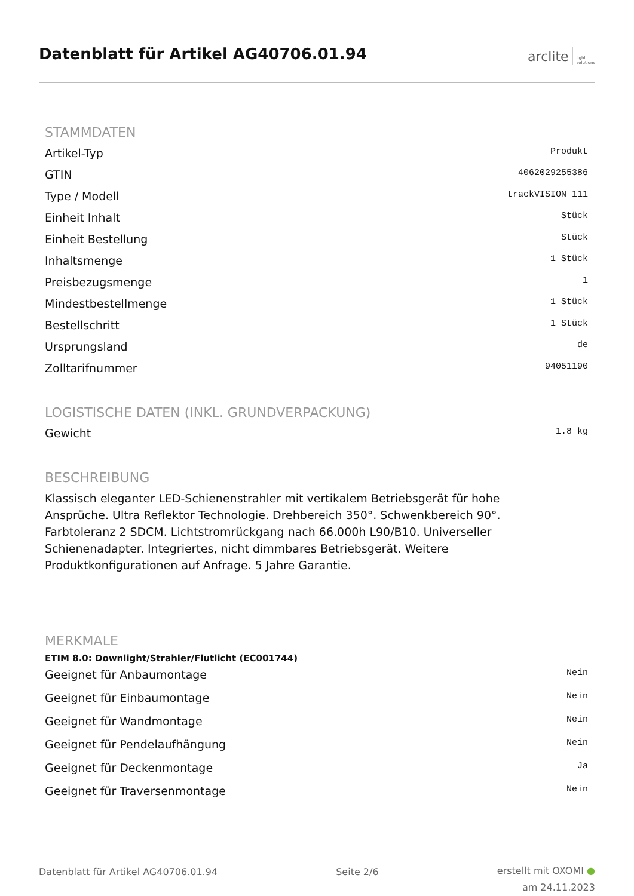Datenblatt für Artikel AG40706.01.94
arclite light
solutions
STAMMDATEN
| Artikel-Typ | Produkt |
| GTIN | 4062029255386 |
| Type / Modell | trackVISION 111 |
| Einheit Inhalt | Stück |
| Einheit Bestellung | Stück |
| Inhaltsmenge | 1 Stück |
| Preisbezugsmenge | 1 |
| Mindestbestellmenge | 1 Stück |
| Bestellschritt | 1 Stück |
| Ursprungsland | de |
| Zolltarifnummer | 94051190 |
LOGISTISCHE DATEN (INKL. GRUNDVERPACKUNG)
| Gewicht | 1.8 kg |
BESCHREIBUNG
Klassisch eleganter LED-Schienenstrahler mit vertikalem Betriebsgerät für hohe
Ansprüche. Ultra Reflektor Technologie. Drehbereich 350°. Schwenkbereich 90°.
Farbtoleranz 2 SDCM. Lichtstromrückgang nach 66.000h L90/B10. Universeller
Schienenadapter. Integriertes, nicht dimmbares Betriebsgerät. Weitere
Produktkonfigurationen auf Anfrage. 5 Jahre Garantie.
MERKMALE
ETIM 8.0: Downlight/Strahler/Flutlicht (EC001744)
| Geeignet für Anbaumontage | Nein |
| Geeignet für Einbaumontage | Nein |
| Geeignet für Wandmontage | Nein |
| Geeignet für Pendelaufhängung | Nein |
| Geeignet für Deckenmontage | Ja |
| Geeignet für Traversenmontage | Nein |
Datenblatt für Artikel AG40706.01.94
Seite 2/6
erstellt mit OXOMI ●
am 24.11.2023